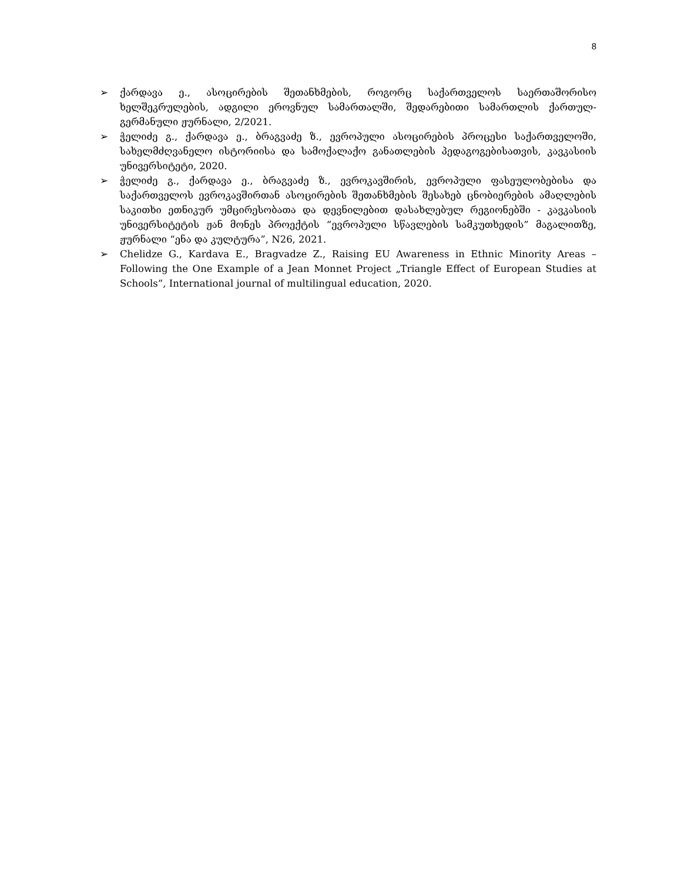8
➢ ქარდავა ე., ასოცირების შეთანხმების, როგორც საქართველოს საერთაშორისო ხელშეკრულების, ადგილი ეროვნულ სამართალში, შედარებითი სამართლის ქართულ-გერმანული ჟურნალი, 2/2021.
➢ ჭელიძე გ., ქარდავა ე., ბრაგვაძე ზ., ევროპული ასოცირების პროცესი საქართველოში, სახელმძღვანელო ისტორიისა და სამოქალაქო განათლების პედაგოგებისათვის, კავკასიის უნივერსიტეტი, 2020.
➢ ჭელიძე გ., ქარდავა ე., ბრაგვაძე ზ., ევროკავშირის, ევროპული ფასეულობებისა და საქართველოს ევროკავშირთან ასოცირების შეთანხმების შესახებ ცნობიერების ამაღლების საკითხი ეთნიკურ უმცირესობათა და დევნილებით დასახლებულ რეგიონებში - კავკასიის უნივერსიტეტის ჟან მონეს პროექტის “ევროპული სწავლების სამკუთხედის” მაგალითზე, ჟურნალი “ენა და კულტურა”, N26, 2021.
➢ Chelidze G., Kardava E., Bragvadze Z., Raising EU Awareness in Ethnic Minority Areas – Following the One Example of a Jean Monnet Project „Triangle Effect of European Studies at Schools“, International journal of multilingual education, 2020.